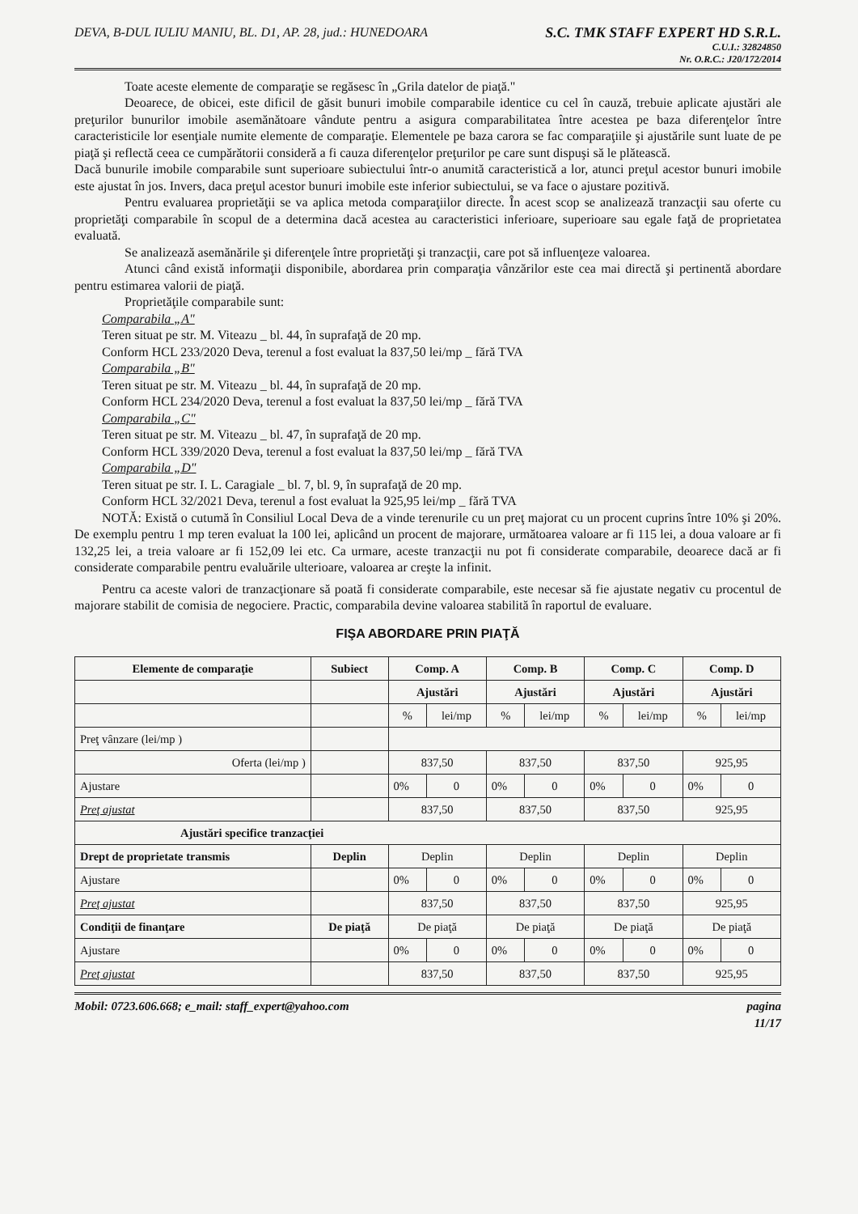DEVA, B-DUL IULIU MANIU, BL. D1, AP. 28, jud.: HUNEDOARA
S.C. TMK STAFF EXPERT HD S.R.L.
C.U.I.: 32824850
Nr. O.R.C.: J20/172/2014
Toate aceste elemente de comparaţie se regăsesc în „Grila datelor de piaţă."
Deoarece, de obicei, este dificil de găsit bunuri imobile comparabile identice cu cel în cauză, trebuie aplicate ajustări ale preţurilor bunurilor imobile asemănătoare vândute pentru a asigura comparabilitatea între acestea pe baza diferenţelor între caracteristicile lor esenţiale numite elemente de comparaţie. Elementele pe baza carora se fac comparaţiile şi ajustările sunt luate de pe piaţă şi reflectă ceea ce cumpărătorii consideră a fi cauza diferenţelor preţurilor pe care sunt dispuşi să le plătească.
Dacă bunurile imobile comparabile sunt superioare subiectului într-o anumită caracteristică a lor, atunci preţul acestor bunuri imobile este ajustat în jos. Invers, daca preţul acestor bunuri imobile este inferior subiectului, se va face o ajustare pozitivă.
Pentru evaluarea proprietăţii se va aplica metoda comparaţiilor directe. În acest scop se analizează tranzacţii sau oferte cu proprietăţi comparabile în scopul de a determina dacă acestea au caracteristici inferioare, superioare sau egale faţă de proprietatea evaluată.
Se analizează asemănările şi diferenţele între proprietăţi şi tranzacţii, care pot să influenţeze valoarea.
Atunci când există informaţii disponibile, abordarea prin comparaţia vânzărilor este cea mai directă şi pertinentă abordare pentru estimarea valorii de piaţă.
Proprietăţile comparabile sunt:
Comparabila „A"
Teren situat pe str. M. Viteazu _ bl. 44, în suprafaţă de 20 mp.
Conform HCL 233/2020 Deva, terenul a fost evaluat la 837,50 lei/mp _ fără TVA
Comparabila „B"
Teren situat pe str. M. Viteazu _ bl. 44, în suprafaţă de 20 mp.
Conform HCL 234/2020 Deva, terenul a fost evaluat la 837,50 lei/mp _ fără TVA
Comparabila „C"
Teren situat pe str. M. Viteazu _ bl. 47, în suprafaţă de 20 mp.
Conform HCL 339/2020 Deva, terenul a fost evaluat la 837,50 lei/mp _ fără TVA
Comparabila „D"
Teren situat pe str. I. L. Caragiale _ bl. 7, bl. 9, în suprafaţă de 20 mp.
Conform HCL 32/2021 Deva, terenul a fost evaluat la 925,95 lei/mp _ fără TVA
NOTĂ: Există o cutumă în Consiliul Local Deva de a vinde terenurile cu un preţ majorat cu un procent cuprins între 10% şi 20%. De exemplu pentru 1 mp teren evaluat la 100 lei, aplicând un procent de majorare, următoarea valoare ar fi 115 lei, a doua valoare ar fi 132,25 lei, a treia valoare ar fi 152,09 lei etc. Ca urmare, aceste tranzacţii nu pot fi considerate comparabile, deoarece dacă ar fi considerate comparabile pentru evaluările ulterioare, valoarea ar creşte la infinit.
Pentru ca aceste valori de tranzacţionare să poată fi considerate comparabile, este necesar să fie ajustate negativ cu procentul de majorare stabilit de comisia de negociere. Practic, comparabila devine valoarea stabilită în raportul de evaluare.
FIŞA ABORDARE PRIN PIAŢĂ
| Elemente de comparaţie | Subiect | Comp. A | | Comp. B | | Comp. C | | Comp. D | |
| --- | --- | --- | --- | --- | --- | --- | --- | --- | --- |
| | | Ajustări | | Ajustări | | Ajustări | | Ajustări | |
| | | % | lei/mp | % | lei/mp | % | lei/mp | % | lei/mp |
| Preţ vânzare (lei/mp ) | | | | | | | | | |
| Oferta (lei/mp ) | | 837,50 | | 837,50 | | 837,50 | | 925,95 | |
| Ajustare | | 0% | 0 | 0% | 0 | 0% | 0 | 0% | 0 |
| Preţ ajustat | | 837,50 | | 837,50 | | 837,50 | | 925,95 | |
| Ajustări specifice tranzacţiei | | | | | | | | | |
| Drept de proprietate transmis | Deplin | Deplin | | Deplin | | Deplin | | Deplin | |
| Ajustare | | 0% | 0 | 0% | 0 | 0% | 0 | 0% | 0 |
| Preţ ajustat | | 837,50 | | 837,50 | | 837,50 | | 925,95 | |
| Condiţii de finanţare | De piaţă | De piaţă | | De piaţă | | De piaţă | | De piaţă | |
| Ajustare | | 0% | 0 | 0% | 0 | 0% | 0 | 0% | 0 |
| Preţ ajustat | | 837,50 | | 837,50 | | 837,50 | | 925,95 | |
Mobil: 0723.606.668; e_mail: staff_expert@yahoo.com
pagina
11/17